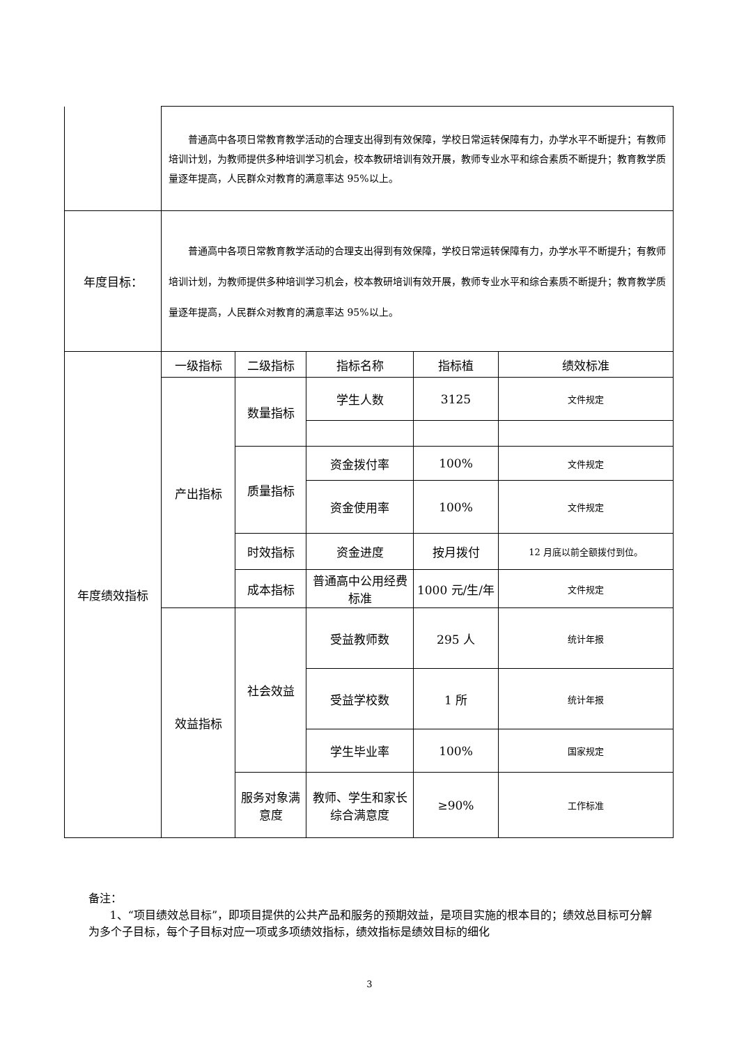| | 普通高中各项日常教育教学活动的合理支出得到有效保障，学校日常运转保障有力，办学水平不断提升；有教师培训计划，为教师提供多种培训学习机会，校本教研培训有效开展，教师专业水平和综合素质不断提升；教育教学质量逐年提高，人民群众对教育的满意率达 95%以上。 | | | | |
| 年度目标： | 普通高中各项日常教育教学活动的合理支出得到有效保障，学校日常运转保障有力，办学水平不断提升；有教师培训计划，为教师提供多种培训学习机会，校本教研培训有效开展，教师专业水平和综合素质不断提升；教育教学质量逐年提高，人民群众对教育的满意率达 95%以上。 | | | | |
| 年度绩效指标 | 一级指标 | 二级指标 | 指标名称 | 指标植 | 绩效标准 |
| | 产出指标 | 数量指标 | 学生人数 | 3125 | 文件规定 |
| | | 质量指标 | 资金拨付率 | 100% | 文件规定 |
| | | | 资金使用率 | 100% | 文件规定 |
| | | 时效指标 | 资金进度 | 按月拨付 | 12 月底以前全额拨付到位。 |
| | | 成本指标 | 普通高中公用经费标准 | 1000 元/生/年 | 文件规定 |
| | 效益指标 | 社会效益 | 受益教师数 | 295 人 | 统计年报 |
| | | | 受益学校数 | 1 所 | 统计年报 |
| | | | 学生毕业率 | 100% | 国家规定 |
| | | 服务对象满意度 | 教师、学生和家长综合满意度 | ≥90% | 工作标准 |
备注：
1、“项目绩效总目标”，即项目提供的公共产品和服务的预期效益，是项目实施的根本目的；绩效总目标可分解为多个子目标，每个子目标对应一项或多项绩效指标，绩效指标是绩效目标的细化
3